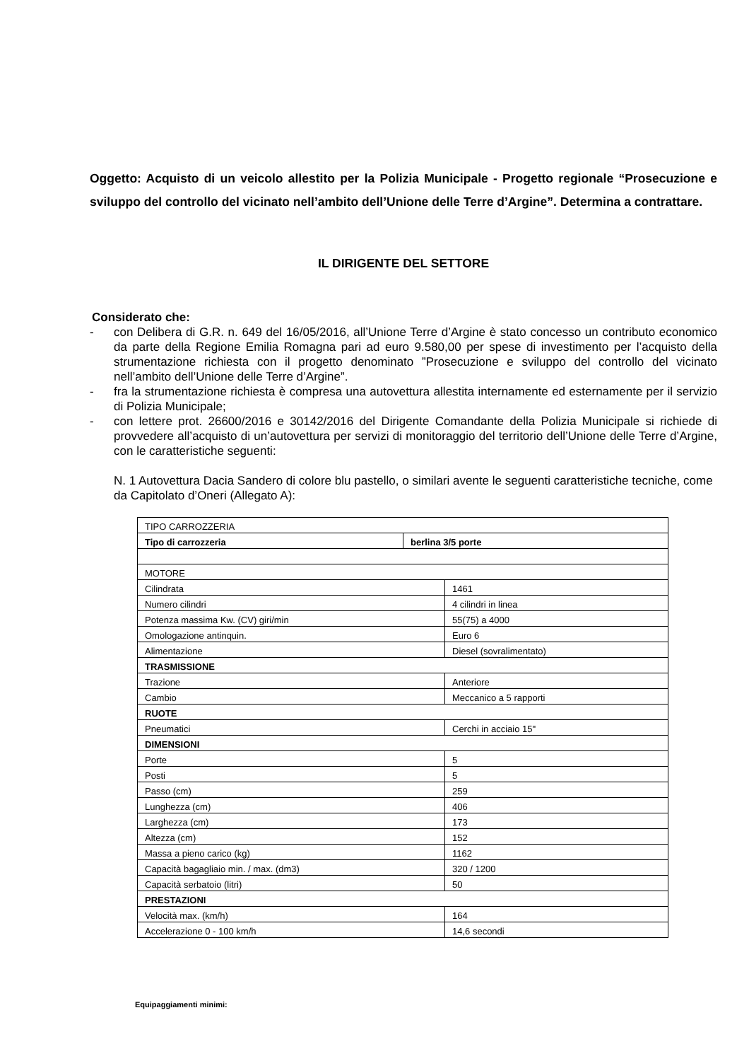Oggetto: Acquisto di un veicolo allestito per la Polizia Municipale - Progetto regionale “Prosecuzione e sviluppo del controllo del vicinato nell’ambito dell’Unione delle Terre d’Argine”. Determina a contrattare.
IL DIRIGENTE DEL SETTORE
Considerato che:
- con Delibera di G.R. n. 649 del 16/05/2016, all’Unione Terre d’Argine è stato concesso un contributo economico da parte della Regione Emilia Romagna pari ad euro 9.580,00 per spese di investimento per l’acquisto della strumentazione richiesta con il progetto denominato ”Prosecuzione e sviluppo del controllo del vicinato nell’ambito dell’Unione delle Terre d’Argine”.
- fra la strumentazione richiesta è compresa una autovettura allestita internamente ed esternamente per il servizio di Polizia Municipale;
- con lettere prot. 26600/2016 e 30142/2016 del Dirigente Comandante della Polizia Municipale si richiede di provvedere all’acquisto di un’autovettura per servizi di monitoraggio del territorio dell’Unione delle Terre d’Argine, con le caratteristiche seguenti:
N. 1 Autovettura Dacia Sandero di colore blu pastello, o similari avente le seguenti caratteristiche tecniche, come da Capitolato d’Oneri (Allegato A):
| TIPO CARROZZERIA | | |
| Tipo di carrozzeria | berlina 3/5 porte | |
| MOTORE | | |
| Cilindrata | | 1461 |
| Numero cilindri | | 4 cilindri in linea |
| Potenza massima Kw. (CV) giri/min | | 55(75) a 4000 |
| Omologazione antinquin. | | Euro 6 |
| Alimentazione | | Diesel (sovralimentato) |
| TRASMISSIONE | | |
| Trazione | | Anteriore |
| Cambio | | Meccanico a 5 rapporti |
| RUOTE | | |
| Pneumatici | | Cerchi in acciaio 15" |
| DIMENSIONI | | |
| Porte | | 5 |
| Posti | | 5 |
| Passo (cm) | | 259 |
| Lunghezza (cm) | | 406 |
| Larghezza (cm) | | 173 |
| Altezza (cm) | | 152 |
| Massa a pieno carico (kg) | | 1162 |
| Capacità bagagliaio min. / max. (dm3) | | 320 / 1200 |
| Capacità serbatoio (litri) | | 50 |
| PRESTAZIONI | | |
| Velocità max. (km/h) | | 164 |
| Accelerazione 0 - 100 km/h | | 14,6 secondi |
Equipaggiamenti minimi: